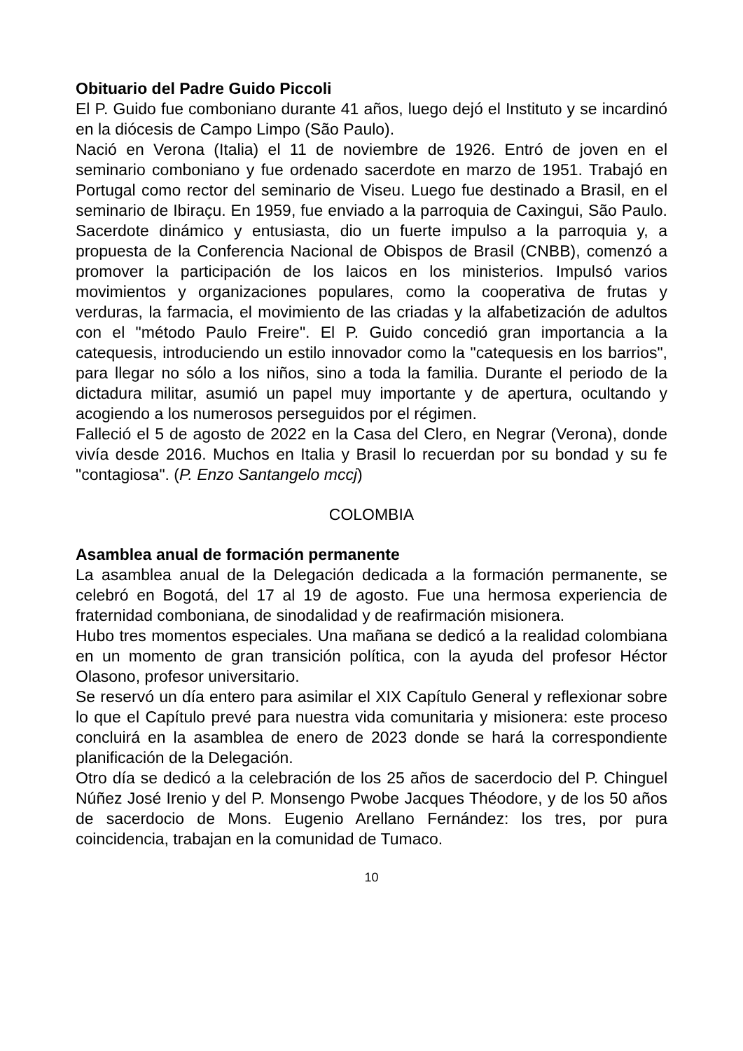Obituario del Padre Guido Piccoli
El P. Guido fue comboniano durante 41 años, luego dejó el Instituto y se incardinó en la diócesis de Campo Limpo (São Paulo).
Nació en Verona (Italia) el 11 de noviembre de 1926. Entró de joven en el seminario comboniano y fue ordenado sacerdote en marzo de 1951. Trabajó en Portugal como rector del seminario de Viseu. Luego fue destinado a Brasil, en el seminario de Ibiraçu. En 1959, fue enviado a la parroquia de Caxingui, São Paulo. Sacerdote dinámico y entusiasta, dio un fuerte impulso a la parroquia y, a propuesta de la Conferencia Nacional de Obispos de Brasil (CNBB), comenzó a promover la participación de los laicos en los ministerios. Impulsó varios movimientos y organizaciones populares, como la cooperativa de frutas y verduras, la farmacia, el movimiento de las criadas y la alfabetización de adultos con el "método Paulo Freire". El P. Guido concedió gran importancia a la catequesis, introduciendo un estilo innovador como la "catequesis en los barrios", para llegar no sólo a los niños, sino a toda la familia. Durante el periodo de la dictadura militar, asumió un papel muy importante y de apertura, ocultando y acogiendo a los numerosos perseguidos por el régimen.
Falleció el 5 de agosto de 2022 en la Casa del Clero, en Negrar (Verona), donde vivía desde 2016. Muchos en Italia y Brasil lo recuerdan por su bondad y su fe "contagiosa". (P. Enzo Santangelo mccj)
COLOMBIA
Asamblea anual de formación permanente
La asamblea anual de la Delegación dedicada a la formación permanente, se celebró en Bogotá, del 17 al 19 de agosto. Fue una hermosa experiencia de fraternidad comboniana, de sinodalidad y de reafirmación misionera.
Hubo tres momentos especiales. Una mañana se dedicó a la realidad colombiana en un momento de gran transición política, con la ayuda del profesor Héctor Olasono, profesor universitario.
Se reservó un día entero para asimilar el XIX Capítulo General y reflexionar sobre lo que el Capítulo prevé para nuestra vida comunitaria y misionera: este proceso concluirá en la asamblea de enero de 2023 donde se hará la correspondiente planificación de la Delegación.
Otro día se dedicó a la celebración de los 25 años de sacerdocio del P. Chinguel Núñez José Irenio y del P. Monsengo Pwobe Jacques Théodore, y de los 50 años de sacerdocio de Mons. Eugenio Arellano Fernández: los tres, por pura coincidencia, trabajan en la comunidad de Tumaco.
10